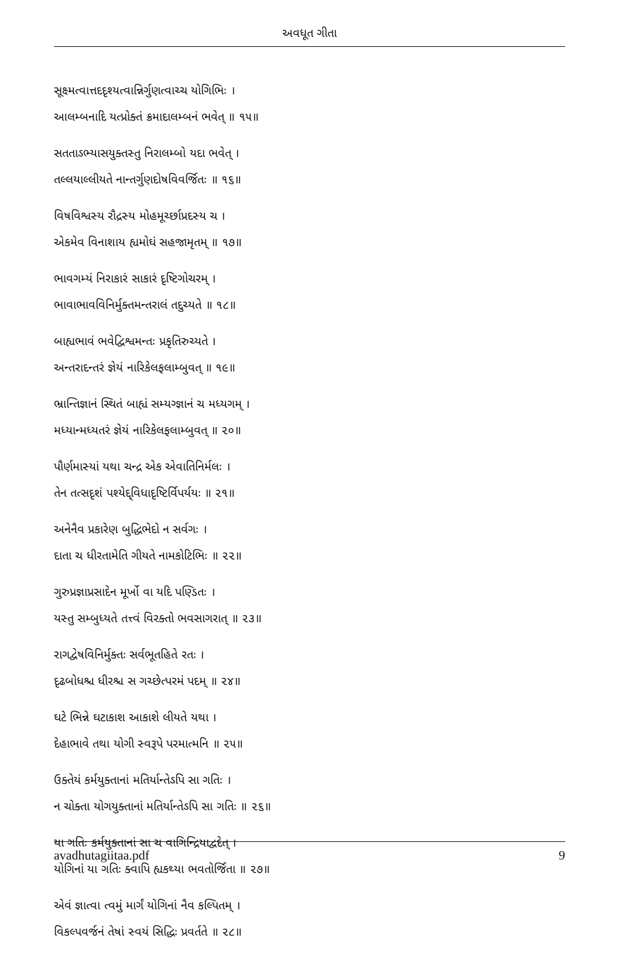અવધૂત ગીતા
સૂક્ષ્મત્વાત્તદદૃશ્યત્વાન્નિર્ગુણત્વાચ્ચ યોગિભિઃ ।
આલમ્બનાદિ યત્પ્રોક્તં ક્રમાદાલમ્બનં ભવેત્ ॥ ૧૫॥
સતતાઽભ્યાસયુક્તસ્તુ નિરાલમ્બો યદા ભવેત્ ।
તલ્લયાલ્લીયતે નાન્તર્ગુણદોષવિવર્જિતઃ ॥ ૧૬॥
વિષવિશ્વસ્ય રૌદ્રસ્ય મોહમૂર્ચ્છાપ્રદસ્ય ચ ।
એકમેવ વિનાશાય હ્યમોઘં સહજામૃતમ્ ॥ ૧૭॥
ભાવગમ્યં નિરાકારં સાકારં દૃષ્ટિગોચરમ્ ।
ભાવાભાવવિનિર્મુક્તમન્તરાલં તદુચ્યતે ॥ ૧૮॥
બાહ્યભાવં ભવેદ્વિશ્વમન્તઃ પ્રકૃતિરુચ્યતે ।
અન્તરાદન્તરં જ્ઞેયં નારિકેલફલામ્બુવત્ ॥ ૧૯॥
ભ્રાન્તિજ્ઞાનં સ્થિતં બાહ્યં સમ્યગ્જ્ઞાનં ચ મધ્યગમ્ ।
મધ્યાન્મધ્યતરં જ્ઞેયં નારિકેલફલામ્બુવત્ ॥ ૨૦॥
પૌર્ણમાસ્યાં યથા ચન્દ્ર એક એવાતિનિર્મલઃ ।
તેન તત્સદૃશં પશ્યેદ્દ્વિધાદૃષ્ટિર્વિપર્યયઃ ॥ ૨૧॥
અનેનૈવ પ્રકારેણ બુદ્ધિભેદો ન સર્વગઃ ।
દાતા ચ ધીરતામેતિ ગીયતે નામકોટિભિઃ ॥ ૨૨॥
ગુરુપ્રજ્ઞાપ્રસાદેન મૂર્ખો વા યદિ પણ્ડિતઃ ।
યસ્તુ સમ્બુધ્યતે તત્ત્વં વિરક્તો ભવસાગરાત્ ॥ ૨૩॥
રાગદ્વેષવિનિર્મુક્તઃ સર્વભૂતહિતે રતઃ ।
દૃઢબોધશ્ચ ધીરશ્ચ સ ગચ્છેત્પરમં પદમ્ ॥ ૨૪॥
ઘટે ભિન્ને ઘટાકાશ આકાશે લીયતે યથા ।
દેહાભાવે તથા યોગી સ્વરૂપે પરમાત્મનિ ॥ ૨૫॥
ઉક્તેયં કર્મયુક્તાનાં મતિર્યાન્તેઽપિ સા ગતિઃ ।
ન ચોક્તા યોગયુક્તાનાં મતિર્યાન્તેઽપિ સા ગતિઃ ॥ ૨૬॥
યા ગતિઃ કર્મયુક્તાનાં સા ચ વાગિન્દ્રિયાદ્વદેત્ ।
યોગિનાં યા ગતિઃ ક્વાપિ હ્યકથ્યા ભવતોર્જિતા ॥ ૨૭॥
એવં જ્ઞાત્વા ત્વમું માર્ગં યોગિનાં નૈવ કલ્પિતમ્ ।
વિકલ્પવર્જનં તેષાં સ્વયં સિદ્ધિઃ પ્રવર્તતે ॥ ૨૮॥
avadhutagiitaa.pdf 9